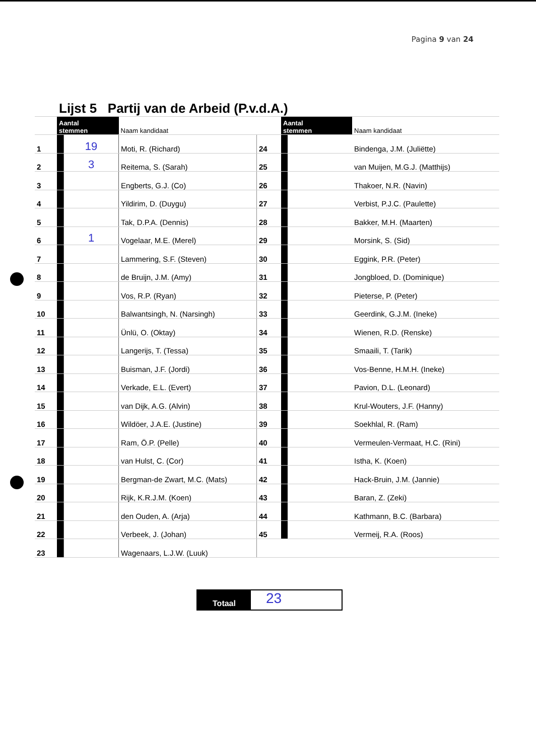Pagina 9 van 24
| | Lijst 5 Partij van de Arbeid (P.v.d.A.) | | | | | | |
| | Aantal stemmen | | Naam kandidaat | | Aantal stemmen | | Naam kandidaat |
| 1 | | 19 | Moti, R. (Richard) | 24 | | | Bindenga, J.M. (Juliëtte) |
| 2 | | 3 | Reitema, S. (Sarah) | 25 | | | van Muijen, M.G.J. (Matthijs) |
| 3 | | | Engberts, G.J. (Co) | 26 | | | Thakoer, N.R. (Navin) |
| 4 | | | Yildirim, D. (Duygu) | 27 | | | Verbist, P.J.C. (Paulette) |
| 5 | | | Tak, D.P.A. (Dennis) | 28 | | | Bakker, M.H. (Maarten) |
| 6 | | 1 | Vogelaar, M.E. (Merel) | 29 | | | Morsink, S. (Sid) |
| 7 | | | Lammering, S.F. (Steven) | 30 | | | Eggink, P.R. (Peter) |
| 8 | | | de Bruijn, J.M. (Amy) | 31 | | | Jongbloed, D. (Dominique) |
| 9 | | | Vos, R.P. (Ryan) | 32 | | | Pieterse, P. (Peter) |
| 10 | | | Balwantsingh, N. (Narsingh) | 33 | | | Geerdink, G.J.M. (Ineke) |
| 11 | | | Ünlü, O. (Oktay) | 34 | | | Wienen, R.D. (Renske) |
| 12 | | | Langerijs, T. (Tessa) | 35 | | | Smaaili, T. (Tarik) |
| 13 | | | Buisman, J.F. (Jordi) | 36 | | | Vos-Benne, H.M.H. (Ineke) |
| 14 | | | Verkade, E.L. (Evert) | 37 | | | Pavion, D.L. (Leonard) |
| 15 | | | van Dijk, A.G. (Alvin) | 38 | | | Krul-Wouters, J.F. (Hanny) |
| 16 | | | Wildöer, J.A.E. (Justine) | 39 | | | Soekhlal, R. (Ram) |
| 17 | | | Ram, Ö.P. (Pelle) | 40 | | | Vermeulen-Vermaat, H.C. (Rini) |
| 18 | | | van Hulst, C. (Cor) | 41 | | | Istha, K. (Koen) |
| 19 | | | Bergman-de Zwart, M.C. (Mats) | 42 | | | Hack-Bruin, J.M. (Jannie) |
| 20 | | | Rijk, K.R.J.M. (Koen) | 43 | | | Baran, Z. (Zeki) |
| 21 | | | den Ouden, A. (Arja) | 44 | | | Kathmann, B.C. (Barbara) |
| 22 | | | Verbeek, J. (Johan) | 45 | | | Vermeij, R.A. (Roos) |
| 23 | | | Wagenaars, L.J.W. (Luuk) | | | | |
Totaal
23